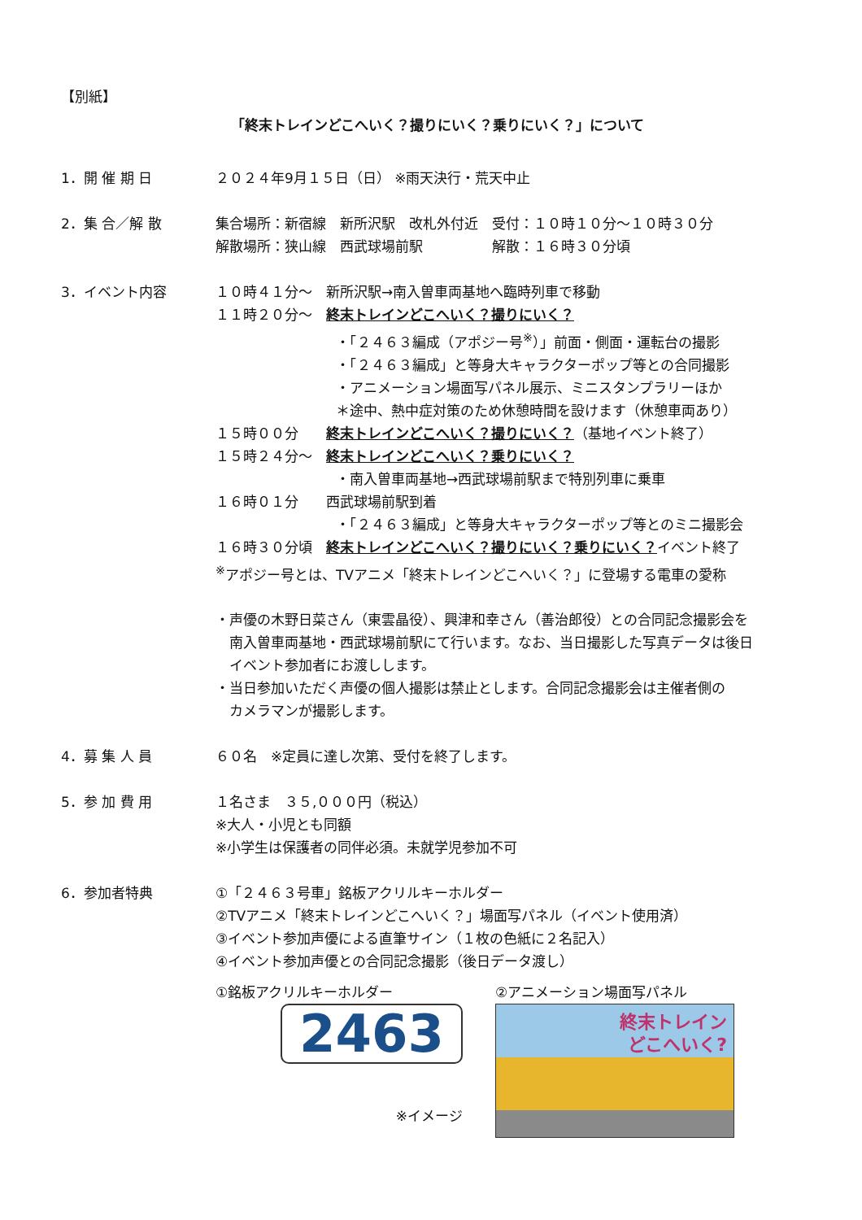【別紙】
「終末トレインどこへいく？撮りにいく？乗りにいく？」について
1．開 催 期 日 ２０２４年9月１５日（日） ※雨天決行・荒天中止
2．集 合／解 散 集合場所：新宿線　新所沢駅　改札外付近　受付：１０時１０分～１０時３０分
解散場所：狭山線　西武球場前駅　　　　　解散：１６時３０分頃
3．イベント内容 １０時４１分～　新所沢駅→南入曽車両基地へ臨時列車で移動
１１時２０分～　終末トレインどこへいく？撮りにいく？
・「２４６３編成（アポジー号<sup>※</sup>）」前面・側面・運転台の撮影
・「２４６３編成」と等身大キャラクターポップ等との合同撮影
・アニメーション場面写パネル展示、ミニスタンプラリーほか
＊途中、熱中症対策のため休憩時間を設けます（休憩車両あり）
１５時００分　　終末トレインどこへいく？撮りにいく？（基地イベント終了）
１５時２４分～　終末トレインどこへいく？乗りにいく？
・南入曽車両基地→西武球場前駅まで特別列車に乗車
１６時０１分　　西武球場前駅到着
・「２４６３編成」と等身大キャラクターポップ等とのミニ撮影会
１６時３０分頃　終末トレインどこへいく？撮りにいく？乗りにいく？イベント終了
<sup>※</sup>アポジー号とは、TVアニメ「終末トレインどこへいく？」に登場する電車の愛称
・声優の木野日菜さん（東雲晶役）、興津和幸さん（善治郎役）との合同記念撮影会を
　南入曽車両基地・西武球場前駅にて行います。なお、当日撮影した写真データは後日
　イベント参加者にお渡しします。
・当日参加いただく声優の個人撮影は禁止とします。合同記念撮影会は主催者側の
　カメラマンが撮影します。
4．募 集 人 員 ６０名　※定員に達し次第、受付を終了します。
5．参 加 費 用 １名さま　３５,０００円（税込）
※大人・小児とも同額
※小学生は保護者の同伴必須。未就学児参加不可
6．参加者特典 ①「２４６３号車」銘板アクリルキーホルダー
②TVアニメ「終末トレインどこへいく？」場面写パネル（イベント使用済）
③イベント参加声優による直筆サイン（１枚の色紙に２名記入）
④イベント参加声優との合同記念撮影（後日データ渡し）
①銘板アクリルキーホルダー
2463
※イメージ
②アニメーション場面写パネル
終末トレイン
どこへいく?